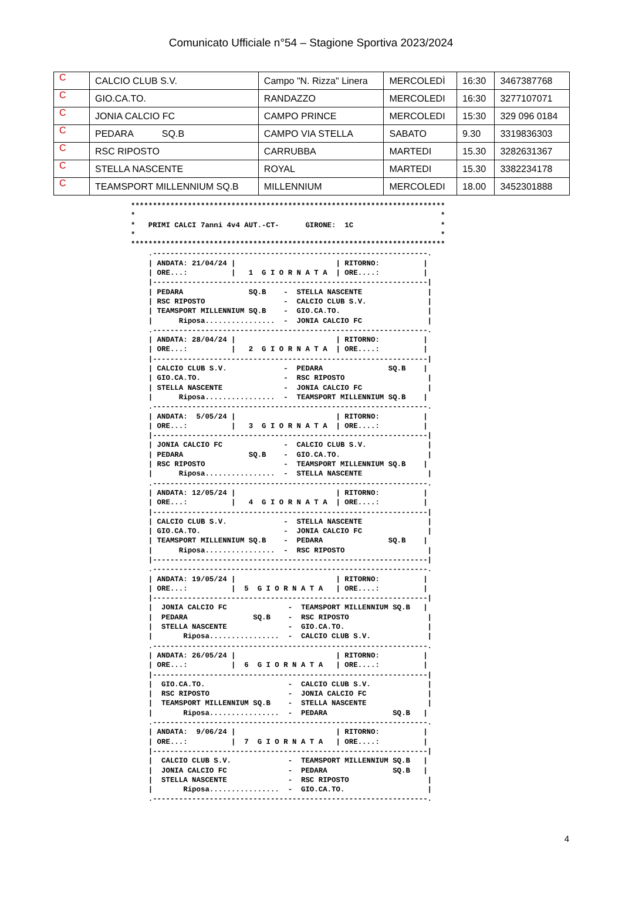Comunicato Ufficiale n°54 – Stagione Sportiva 2023/2024
| C | CALCIO CLUB S.V. | Campo "N. Rizza" Linera | MERCOLEDÌ | 16:30 | 3467387768 |
| C | GIO.CA.TO. | RANDAZZO | MERCOLEDI | 16:30 | 3277107071 |
| C | JONIA CALCIO FC | CAMPO PRINCE | MERCOLEDI | 15:30 | 329 096 0184 |
| C | PEDARA SQ.B | CAMPO VIA STELLA | SABATO | 9.30 | 3319836303 |
| C | RSC RIPOSTO | CARRUBBA | MARTEDI | 15.30 | 3282631367 |
| C | STELLA NASCENTE | ROYAL | MARTEDI | 15.30 | 3382234178 |
| C | TEAMSPORT MILLENNIUM SQ.B | MILLENNIUM | MERCOLEDI | 18.00 | 3452301888 |
************************************************************************
*                                                                      *
*   PRIMI CALCI 7anni 4v4 AUT.-CT-      GIRONE:  1C                    *
*                                                                      *
************************************************************************
    .---------------------------------------------------------------.
    | ANDATA: 21/04/24 |                       | RITORNO:          |
    | ORE...:          |   1  G I O R N A T A  | ORE....:          |
    |---------------------------------------------------------------|
    | PEDARA               SQ.B    -  STELLA NASCENTE               |
    | RSC RIPOSTO                  -  CALCIO CLUB S.V.              |
    | TEAMSPORT MILLENNIUM SQ.B    -  GIO.CA.TO.                    |
    |      Riposa................  -  JONIA CALCIO FC               |
    .---------------------------------------------------------------.
    | ANDATA: 28/04/24 |                       | RITORNO:          |
    | ORE...:          |   2  G I O R N A T A  | ORE....:          |
    |---------------------------------------------------------------|
    | CALCIO CLUB S.V.             -  PEDARA               SQ.B    |
    | GIO.CA.TO.                   -  RSC RIPOSTO                   |
    | STELLA NASCENTE              -  JONIA CALCIO FC               |
    |      Riposa................  -  TEAMSPORT MILLENNIUM SQ.B    |
    .---------------------------------------------------------------.
    | ANDATA:  5/05/24 |                       | RITORNO:          |
    | ORE...:          |   3  G I O R N A T A  | ORE....:          |
    |---------------------------------------------------------------|
    | JONIA CALCIO FC              -  CALCIO CLUB S.V.              |
    | PEDARA               SQ.B    -  GIO.CA.TO.                    |
    | RSC RIPOSTO                  -  TEAMSPORT MILLENNIUM SQ.B    |
    |      Riposa................  -  STELLA NASCENTE               |
    .---------------------------------------------------------------.
    | ANDATA: 12/05/24 |                       | RITORNO:          |
    | ORE...:          |   4  G I O R N A T A  | ORE....:          |
    |---------------------------------------------------------------|
    | CALCIO CLUB S.V.             -  STELLA NASCENTE               |
    | GIO.CA.TO.                   -  JONIA CALCIO FC               |
    | TEAMSPORT MILLENNIUM SQ.B    -  PEDARA               SQ.B    |
    |      Riposa................  -  RSC RIPOSTO                   |
    |---------------------------------------------------------------|
    .---------------------------------------------------------------.
    | ANDATA: 19/05/24 |                       | RITORNO:          |
    | ORE...:          |  5  G I O R N A T A   | ORE....:          |
    |---------------------------------------------------------------|
    |  JONIA CALCIO FC              -  TEAMSPORT MILLENNIUM SQ.B   |
    |  PEDARA               SQ.B    -  RSC RIPOSTO                  |
    |  STELLA NASCENTE              -  GIO.CA.TO.                   |
    |       Riposa................  -  CALCIO CLUB S.V.             |
    .---------------------------------------------------------------.
    | ANDATA: 26/05/24 |                       | RITORNO:          |
    | ORE...:          |  6  G I O R N A T A   | ORE....:          |
    |---------------------------------------------------------------|
    |  GIO.CA.TO.                   -  CALCIO CLUB S.V.             |
    |  RSC RIPOSTO                  -  JONIA CALCIO FC              |
    |  TEAMSPORT MILLENNIUM SQ.B    -  STELLA NASCENTE              |
    |       Riposa................  -  PEDARA               SQ.B   |
    .---------------------------------------------------------------.
    | ANDATA:  9/06/24 |                       | RITORNO:          |
    | ORE...:          |  7  G I O R N A T A   | ORE....:          |
    |---------------------------------------------------------------|
    |  CALCIO CLUB S.V.             -  TEAMSPORT MILLENNIUM SQ.B   |
    |  JONIA CALCIO FC              -  PEDARA               SQ.B   |
    |  STELLA NASCENTE              -  RSC RIPOSTO                  |
    |       Riposa................  -  GIO.CA.TO.                   |
    .---------------------------------------------------------------.
4